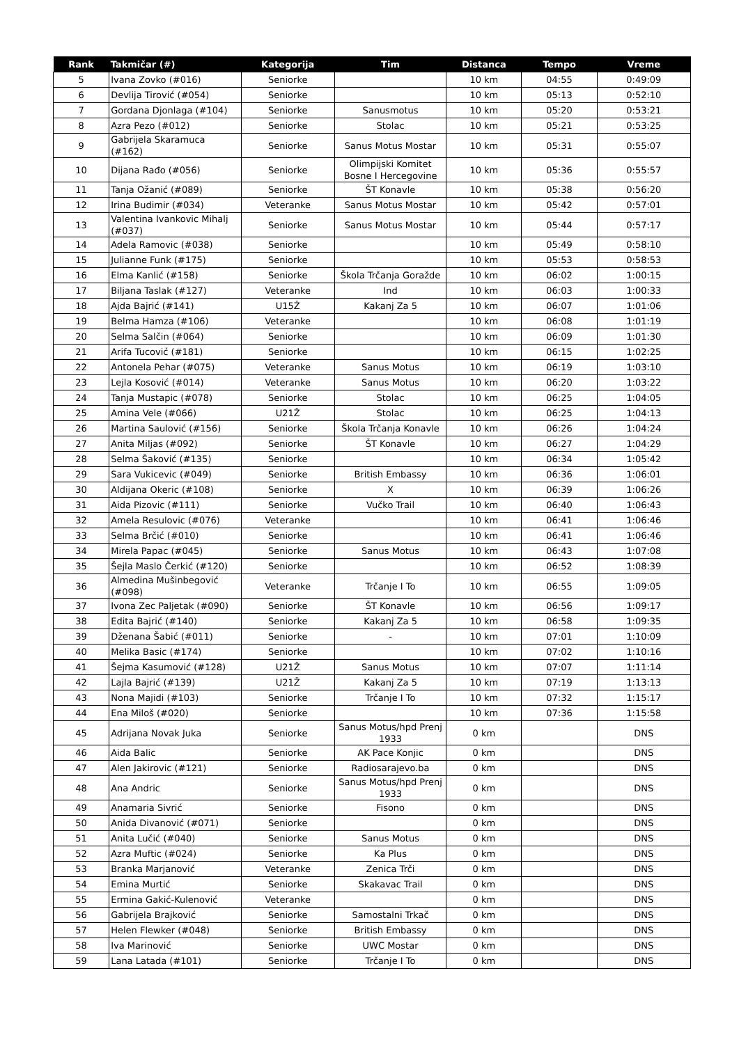| Rank | Takmičar (#) | Kategorija | Tim | Distanca | Tempo | Vreme |
| --- | --- | --- | --- | --- | --- | --- |
| 5 | Ivana Zovko (#016) | Seniorke | | 10 km | 04:55 | 0:49:09 |
| 6 | Devlija Tirović (#054) | Seniorke | | 10 km | 05:13 | 0:52:10 |
| 7 | Gordana Djonlaga (#104) | Seniorke | Sanusmotus | 10 km | 05:20 | 0:53:21 |
| 8 | Azra Pezo (#012) | Seniorke | Stolac | 10 km | 05:21 | 0:53:25 |
| 9 | Gabrijela Skaramuca (#162) | Seniorke | Sanus Motus Mostar | 10 km | 05:31 | 0:55:07 |
| 10 | Dijana Rađo (#056) | Seniorke | Olimpijski Komitet Bosne I Hercegovine | 10 km | 05:36 | 0:55:57 |
| 11 | Tanja Ožanić (#089) | Seniorke | ŠT Konavle | 10 km | 05:38 | 0:56:20 |
| 12 | Irina Budimir (#034) | Veteranke | Sanus Motus Mostar | 10 km | 05:42 | 0:57:01 |
| 13 | Valentina Ivankovic Mihalj (#037) | Seniorke | Sanus Motus Mostar | 10 km | 05:44 | 0:57:17 |
| 14 | Adela Ramovic (#038) | Seniorke | | 10 km | 05:49 | 0:58:10 |
| 15 | Julianne Funk (#175) | Seniorke | | 10 km | 05:53 | 0:58:53 |
| 16 | Elma Kanlić (#158) | Seniorke | Škola Trčanja Goražde | 10 km | 06:02 | 1:00:15 |
| 17 | Biljana Taslak (#127) | Veteranke | Ind | 10 km | 06:03 | 1:00:33 |
| 18 | Ajda Bajrić (#141) | U15Ž | Kakanj Za 5 | 10 km | 06:07 | 1:01:06 |
| 19 | Belma Hamza (#106) | Veteranke | | 10 km | 06:08 | 1:01:19 |
| 20 | Selma Salčin (#064) | Seniorke | | 10 km | 06:09 | 1:01:30 |
| 21 | Arifa Tucović (#181) | Seniorke | | 10 km | 06:15 | 1:02:25 |
| 22 | Antonela Pehar (#075) | Veteranke | Sanus Motus | 10 km | 06:19 | 1:03:10 |
| 23 | Lejla Kosović (#014) | Veteranke | Sanus Motus | 10 km | 06:20 | 1:03:22 |
| 24 | Tanja Mustapic (#078) | Seniorke | Stolac | 10 km | 06:25 | 1:04:05 |
| 25 | Amina Vele (#066) | U21Ž | Stolac | 10 km | 06:25 | 1:04:13 |
| 26 | Martina Saulović (#156) | Seniorke | Škola Trčanja Konavle | 10 km | 06:26 | 1:04:24 |
| 27 | Anita Miljas (#092) | Seniorke | ŠT Konavle | 10 km | 06:27 | 1:04:29 |
| 28 | Selma Šaković (#135) | Seniorke | | 10 km | 06:34 | 1:05:42 |
| 29 | Sara Vukicevic (#049) | Seniorke | British Embassy | 10 km | 06:36 | 1:06:01 |
| 30 | Aldijana Okeric (#108) | Seniorke | X | 10 km | 06:39 | 1:06:26 |
| 31 | Aida Pizovic (#111) | Seniorke | Vučko Trail | 10 km | 06:40 | 1:06:43 |
| 32 | Amela Resulovic (#076) | Veteranke | | 10 km | 06:41 | 1:06:46 |
| 33 | Selma Brčić (#010) | Seniorke | | 10 km | 06:41 | 1:06:46 |
| 34 | Mirela Papac (#045) | Seniorke | Sanus Motus | 10 km | 06:43 | 1:07:08 |
| 35 | Šejla Maslo Čerkić (#120) | Seniorke | | 10 km | 06:52 | 1:08:39 |
| 36 | Almedina Mušinbegović (#098) | Veteranke | Trčanje I To | 10 km | 06:55 | 1:09:05 |
| 37 | Ivona Zec Paljetak (#090) | Seniorke | ŠT Konavle | 10 km | 06:56 | 1:09:17 |
| 38 | Edita Bajrić (#140) | Seniorke | Kakanj Za 5 | 10 km | 06:58 | 1:09:35 |
| 39 | Dženana Šabić (#011) | Seniorke | - | 10 km | 07:01 | 1:10:09 |
| 40 | Melika Basic (#174) | Seniorke | | 10 km | 07:02 | 1:10:16 |
| 41 | Šejma Kasumović (#128) | U21Ž | Sanus Motus | 10 km | 07:07 | 1:11:14 |
| 42 | Lajla Bajrić (#139) | U21Ž | Kakanj Za 5 | 10 km | 07:19 | 1:13:13 |
| 43 | Nona Majidi (#103) | Seniorke | Trčanje I To | 10 km | 07:32 | 1:15:17 |
| 44 | Ena Miloš (#020) | Seniorke | | 10 km | 07:36 | 1:15:58 |
| 45 | Adrijana Novak Juka | Seniorke | Sanus Motus/hpd Prenj 1933 | 0 km | | DNS |
| 46 | Aida Balic | Seniorke | AK Pace Konjic | 0 km | | DNS |
| 47 | Alen Jakirovic (#121) | Seniorke | Radiosarajevo.ba | 0 km | | DNS |
| 48 | Ana Andric | Seniorke | Sanus Motus/hpd Prenj 1933 | 0 km | | DNS |
| 49 | Anamaria Sivrić | Seniorke | Fisono | 0 km | | DNS |
| 50 | Anida Divanović (#071) | Seniorke | | 0 km | | DNS |
| 51 | Anita Lučić (#040) | Seniorke | Sanus Motus | 0 km | | DNS |
| 52 | Azra Muftic (#024) | Seniorke | Ka Plus | 0 km | | DNS |
| 53 | Branka Marjanović | Veteranke | Zenica Trči | 0 km | | DNS |
| 54 | Emina Murtić | Seniorke | Skakavac Trail | 0 km | | DNS |
| 55 | Ermina Gakić-Kulenović | Veteranke | | 0 km | | DNS |
| 56 | Gabrijela Brajković | Seniorke | Samostalni Trkač | 0 km | | DNS |
| 57 | Helen Flewker (#048) | Seniorke | British Embassy | 0 km | | DNS |
| 58 | Iva Marinović | Seniorke | UWC Mostar | 0 km | | DNS |
| 59 | Lana Latada (#101) | Seniorke | Trčanje I To | 0 km | | DNS |